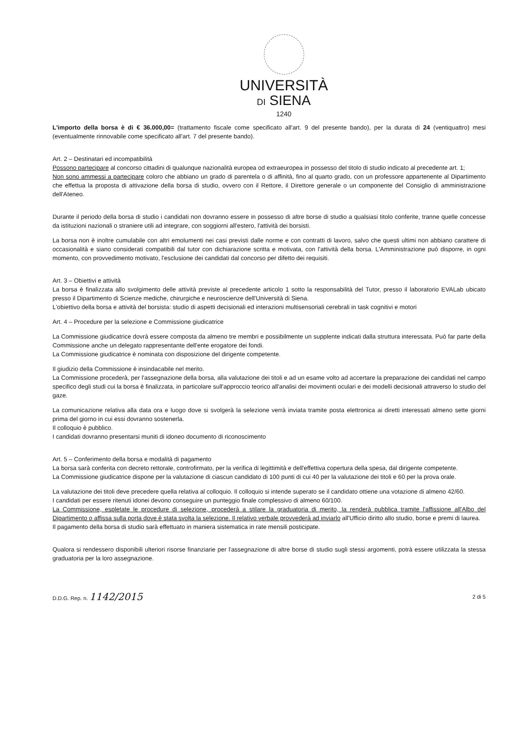UNIVERSITÀ
DI SIENA
1240
L'importo della borsa è di € 36.000,00= (trattamento fiscale come specificato all'art. 9 del presente bando), per la durata di 24 (ventiquattro) mesi (eventualmente rinnovabile come specificato all'art. 7 del presente bando).
Art. 2 – Destinatari ed incompatibilità
Possono partecipare al concorso cittadini di qualunque nazionalità europea od extraeuropea in possesso del titolo di studio indicato al precedente art. 1;
Non sono ammessi a partecipare coloro che abbiano un grado di parentela o di affinità, fino al quarto grado, con un professore appartenente al Dipartimento che effettua la proposta di attivazione della borsa di studio, ovvero con il Rettore, il Direttore generale o un componente del Consiglio di amministrazione dell'Ateneo.
Durante il periodo della borsa di studio i candidati non dovranno essere in possesso di altre borse di studio a qualsiasi titolo conferite, tranne quelle concesse da istituzioni nazionali o straniere utili ad integrare, con soggiorni all'estero, l'attività dei borsisti.
La borsa non è inoltre cumulabile con altri emolumenti nei casi previsti dalle norme e con contratti di lavoro, salvo che questi ultimi non abbiano carattere di occasionalità e siano considerati compatibili dal tutor con dichiarazione scritta e motivata, con l'attività della borsa. L'Amministrazione può disporre, in ogni momento, con provvedimento motivato, l'esclusione dei candidati dal concorso per difetto dei requisiti.
Art. 3 – Obiettivi e attività
La borsa è finalizzata allo svolgimento delle attività previste al precedente articolo 1 sotto la responsabilità del Tutor, presso il laboratorio EVALab ubicato presso il Dipartimento di Scienze mediche, chirurgiche e neuroscienze dell'Università di Siena.
L'obiettivo della borsa e attività del borsista: studio di aspetti decisionali ed interazioni multisensoriali cerebrali in task cognitivi e motori
Art. 4 – Procedure per la selezione e Commissione giudicatrice
La Commissione giudicatrice dovrà essere composta da almeno tre membri e possibilmente un supplente indicati dalla struttura interessata. Può far parte della Commissione anche un delegato rappresentante dell'ente erogatore dei fondi.
La Commissione giudicatrice è nominata con disposizione del dirigente competente.
Il giudizio della Commissione è insindacabile nel merito.
La Commissione procederà, per l'assegnazione della borsa, alla valutazione dei titoli e ad un esame volto ad accertare la preparazione dei candidati nel campo specifico degli studi cui la borsa è finalizzata, in particolare sull'approccio teorico all'analisi dei movimenti oculari e dei modelli decisionali attraverso lo studio del gaze.
La comunicazione relativa alla data ora e luogo dove si svolgerà la selezione verrà inviata tramite posta elettronica ai diretti interessati almeno sette giorni prima del giorno in cui essi dovranno sostenerla.
Il colloquio è pubblico.
I candidati dovranno presentarsi muniti di idoneo documento di riconoscimento
Art. 5 – Conferimento della borsa e modalità di pagamento
La borsa sarà conferita con decreto rettorale, controfirmato, per la verifica di legittimità e dell'effettiva copertura della spesa, dal dirigente competente.
La Commissione giudicatrice dispone per la valutazione di ciascun candidato di 100 punti di cui 40 per la valutazione dei titoli e 60 per la prova orale.
La valutazione dei titoli deve precedere quella relativa al colloquio. Il colloquio si intende superato se il candidato ottiene una votazione di almeno 42/60.
I candidati per essere ritenuti idonei devono conseguire un punteggio finale complessivo di almeno 60/100.
La Commissione, espletate le procedure di selezione, procederà a stilare la graduatoria di merito, la renderà pubblica tramite l'affissione all'Albo del Dipartimento o affissa sulla porta dove è stata svolta la selezione. Il relativo verbale provvederà ad inviarlo all'Ufficio diritto allo studio, borse e premi di laurea.
Il pagamento della borsa di studio sarà effettuato in maniera sistematica in rate mensili posticipate.
Qualora si rendessero disponibili ulteriori risorse finanziarie per l'assegnazione di altre borse di studio sugli stessi argomenti, potrà essere utilizzata la stessa graduatoria per la loro assegnazione.
D.D.G. Rep. n. 1142/2015 2 di 5